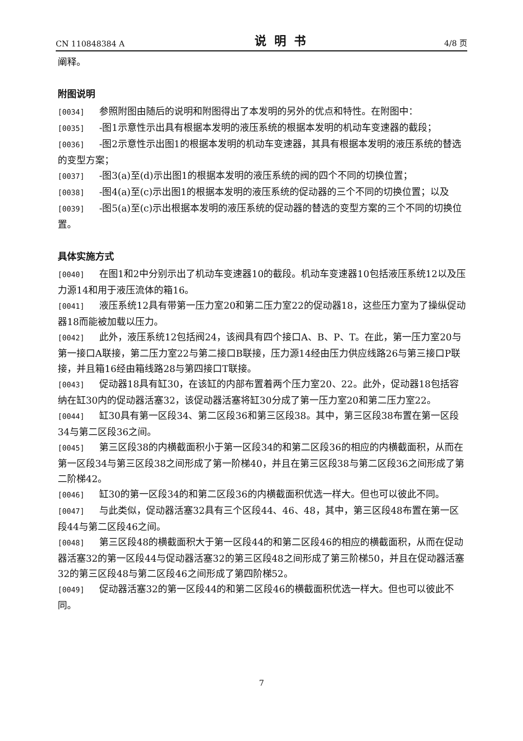CN 110848384 A 说明书 4/8 页
阐释。
附图说明
[0034] 参照附图由随后的说明和附图得出了本发明的另外的优点和特性。在附图中：
[0035] -图1示意性示出具有根据本发明的液压系统的根据本发明的机动车变速器的截段；
[0036] -图2示意性示出图1的根据本发明的机动车变速器，其具有根据本发明的液压系统的替选的变型方案；
[0037] -图3(a)至(d)示出图1的根据本发明的液压系统的阀的四个不同的切换位置；
[0038] -图4(a)至(c)示出图1的根据本发明的液压系统的促动器的三个不同的切换位置；以及
[0039] -图5(a)至(c)示出根据本发明的液压系统的促动器的替选的变型方案的三个不同的切换位置。
具体实施方式
[0040] 在图1和2中分别示出了机动车变速器10的截段。机动车变速器10包括液压系统12以及压力源14和用于液压流体的箱16。
[0041] 液压系统12具有带第一压力室20和第二压力室22的促动器18，这些压力室为了操纵促动器18而能被加载以压力。
[0042] 此外，液压系统12包括阀24，该阀具有四个接口A、B、P、T。在此，第一压力室20与第一接口A联接，第二压力室22与第二接口B联接，压力源14经由压力供应线路26与第三接口P联接，并且箱16经由箱线路28与第四接口T联接。
[0043] 促动器18具有缸30，在该缸的内部布置着两个压力室20、22。此外，促动器18包括容纳在缸30内的促动器活塞32，该促动器活塞将缸30分成了第一压力室20和第二压力室22。
[0044] 缸30具有第一区段34、第二区段36和第三区段38。其中，第三区段38布置在第一区段34与第二区段36之间。
[0045] 第三区段38的内横截面积小于第一区段34的和第二区段36的相应的内横截面积，从而在第一区段34与第三区段38之间形成了第一阶梯40，并且在第三区段38与第二区段36之间形成了第二阶梯42。
[0046] 缸30的第一区段34的和第二区段36的内横截面积优选一样大。但也可以彼此不同。
[0047] 与此类似，促动器活塞32具有三个区段44、46、48，其中，第三区段48布置在第一区段44与第二区段46之间。
[0048] 第三区段48的横截面积大于第一区段44的和第二区段46的相应的横截面积，从而在促动器活塞32的第一区段44与促动器活塞32的第三区段48之间形成了第三阶梯50，并且在促动器活塞32的第三区段48与第二区段46之间形成了第四阶梯52。
[0049] 促动器活塞32的第一区段44的和第二区段46的横截面积优选一样大。但也可以彼此不同。
7